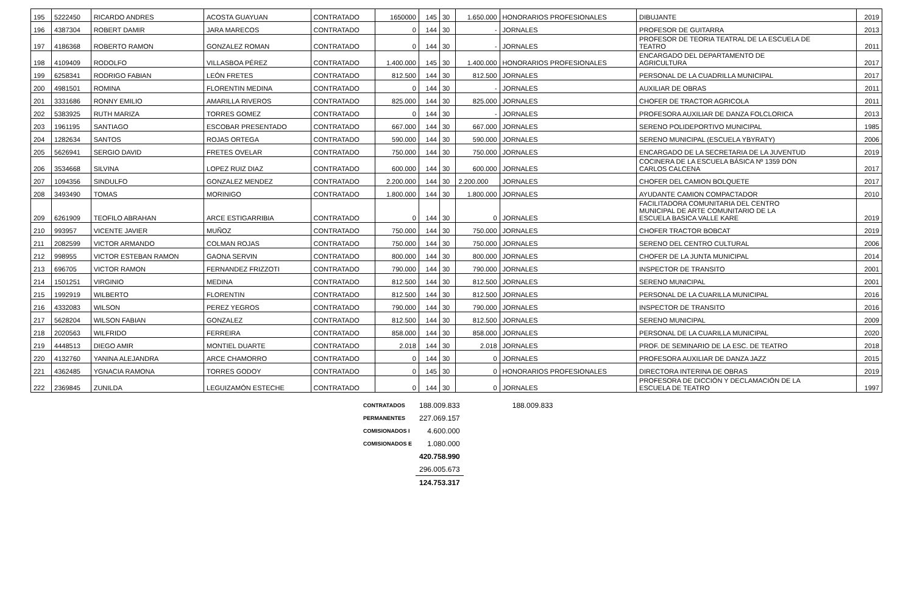| 195 | 5222450 | RICARDO ANDRES | ACOSTA GUAYUAN | CONTRATADO | 1650000 | 145 | 30 | 1.650.000 | HONORARIOS PROFESIONALES | DIBUJANTE | 2019 |
| 196 | 4387304 | ROBERT DAMIR | JARA MARECOS | CONTRATADO | 0 | 144 | 30 | - | JORNALES | PROFESOR DE GUITARRA | 2013 |
| 197 | 4186368 | ROBERTO RAMON | GONZALEZ ROMAN | CONTRATADO | 0 | 144 | 30 | - | JORNALES | PROFESOR DE TEORIA TEATRAL DE LA ESCUELA DE TEATRO | 2011 |
| 198 | 4109409 | RODOLFO | VILLASBOA PÉREZ | CONTRATADO | 1.400.000 | 145 | 30 | 1.400.000 | HONORARIOS PROFESIONALES | ENCARGADO DEL DEPARTAMENTO DE AGRICULTURA | 2017 |
| 199 | 6258341 | RODRIGO FABIAN | LEÓN FRETES | CONTRATADO | 812.500 | 144 | 30 | 812.500 | JORNALES | PERSONAL DE LA CUADRILLA MUNICIPAL | 2017 |
| 200 | 4981501 | ROMINA | FLORENTIN MEDINA | CONTRATADO | 0 | 144 | 30 | - | JORNALES | AUXILIAR DE OBRAS | 2011 |
| 201 | 3331686 | RONNY EMILIO | AMARILLA RIVEROS | CONTRATADO | 825.000 | 144 | 30 | 825.000 | JORNALES | CHOFER DE TRACTOR AGRICOLA | 2011 |
| 202 | 5383925 | RUTH MARIZA | TORRES GOMEZ | CONTRATADO | 0 | 144 | 30 | - | JORNALES | PROFESORA AUXILIAR DE DANZA FOLCLORICA | 2013 |
| 203 | 1961195 | SANTIAGO | ESCOBAR PRESENTADO | CONTRATADO | 667.000 | 144 | 30 | 667.000 | JORNALES | SERENO POLIDEPORTIVO MUNICIPAL | 1985 |
| 204 | 1282634 | SANTOS | ROJAS ORTEGA | CONTRATADO | 590.000 | 144 | 30 | 590.000 | JORNALES | SERENO MUNICIPAL (ESCUELA YBYRATY) | 2006 |
| 205 | 5626941 | SERGIO DAVID | FRETES OVELAR | CONTRATADO | 750.000 | 144 | 30 | 750.000 | JORNALES | ENCARGADO DE LA SECRETARIA DE LA JUVENTUD | 2019 |
| 206 | 3534668 | SILVINA | LOPEZ RUIZ DIAZ | CONTRATADO | 600.000 | 144 | 30 | 600.000 | JORNALES | COCINERA DE LA ESCUELA BÁSICA Nº 1359 DON CARLOS CALCENA | 2017 |
| 207 | 1094356 | SINDULFO | GONZALEZ MENDEZ | CONTRATADO | 2.200.000 | 144 | 30 | 2.200.000 | JORNALES | CHOFER DEL CAMION BOLQUETE | 2017 |
| 208 | 3493490 | TOMAS | MORINIGO | CONTRATADO | 1.800.000 | 144 | 30 | 1.800.000 | JORNALES | AYUDANTE CAMION COMPACTADOR | 2010 |
| 209 | 6261909 | TEOFILO ABRAHAN | ARCE ESTIGARRIBIA | CONTRATADO | 0 | 144 | 30 | 0 | JORNALES | FACILITADORA COMUNITARIA DEL CENTRO MUNICIPAL DE ARTE COMUNITARIO DE LA ESCUELA BASICA VALLE KARE | 2019 |
| 210 | 993957 | VICENTE JAVIER | MUÑOZ | CONTRATADO | 750.000 | 144 | 30 | 750.000 | JORNALES | CHOFER TRACTOR BOBCAT | 2019 |
| 211 | 2082599 | VICTOR ARMANDO | COLMAN ROJAS | CONTRATADO | 750.000 | 144 | 30 | 750.000 | JORNALES | SERENO DEL CENTRO CULTURAL | 2006 |
| 212 | 998955 | VICTOR ESTEBAN RAMON | GAONA SERVIN | CONTRATADO | 800.000 | 144 | 30 | 800.000 | JORNALES | CHOFER DE LA JUNTA MUNICIPAL | 2014 |
| 213 | 696705 | VICTOR RAMON | FERNANDEZ FRIZZOTI | CONTRATADO | 790.000 | 144 | 30 | 790.000 | JORNALES | INSPECTOR DE TRANSITO | 2001 |
| 214 | 1501251 | VIRGINIO | MEDINA | CONTRATADO | 812.500 | 144 | 30 | 812.500 | JORNALES | SERENO MUNICIPAL | 2001 |
| 215 | 1992919 | WILBERTO | FLORENTIN | CONTRATADO | 812.500 | 144 | 30 | 812.500 | JORNALES | PERSONAL DE LA CUARILLA MUNICIPAL | 2016 |
| 216 | 4332083 | WILSON | PEREZ YEGROS | CONTRATADO | 790.000 | 144 | 30 | 790.000 | JORNALES | INSPECTOR DE TRANSITO | 2016 |
| 217 | 5628204 | WILSON FABIAN | GONZALEZ | CONTRATADO | 812.500 | 144 | 30 | 812.500 | JORNALES | SERENO MUNICIPAL | 2009 |
| 218 | 2020563 | WILFRIDO | FERREIRA | CONTRATADO | 858.000 | 144 | 30 | 858.000 | JORNALES | PERSONAL DE LA CUARILLA MUNICIPAL | 2020 |
| 219 | 4448513 | DIEGO AMIR | MONTIEL DUARTE | CONTRATADO | 2.018 | 144 | 30 | 2.018 | JORNALES | PROF. DE SEMINARIO DE LA ESC. DE TEATRO | 2018 |
| 220 | 4132760 | YANINA ALEJANDRA | ARCE CHAMORRO | CONTRATADO | 0 | 144 | 30 | 0 | JORNALES | PROFESORA AUXILIAR DE DANZA JAZZ | 2015 |
| 221 | 4362485 | YGNACIA RAMONA | TORRES GODOY | CONTRATADO | 0 | 145 | 30 | 0 | HONORARIOS PROFESIONALES | DIRECTORA INTERINA DE OBRAS | 2019 |
| 222 | 2369845 | ZUNILDA | LEGUIZAMÓN ESTECHE | CONTRATADO | 0 | 144 | 30 | 0 | JORNALES | PROFESORA DE DICCIÓN Y DECLAMACIÓN DE LA ESCUELA DE TEATRO | 1997 |
| CONTRATADOS | 188.009.833 | 188.009.833 |
| PERMANENTES | 227.069.157 | |
| COMISIONADOS I | 4.600.000 | |
| COMISIONADOS E | 1.080.000 | |
| | 420.758.990 | |
| | 296.005.673 | |
| | 124.753.317 | |